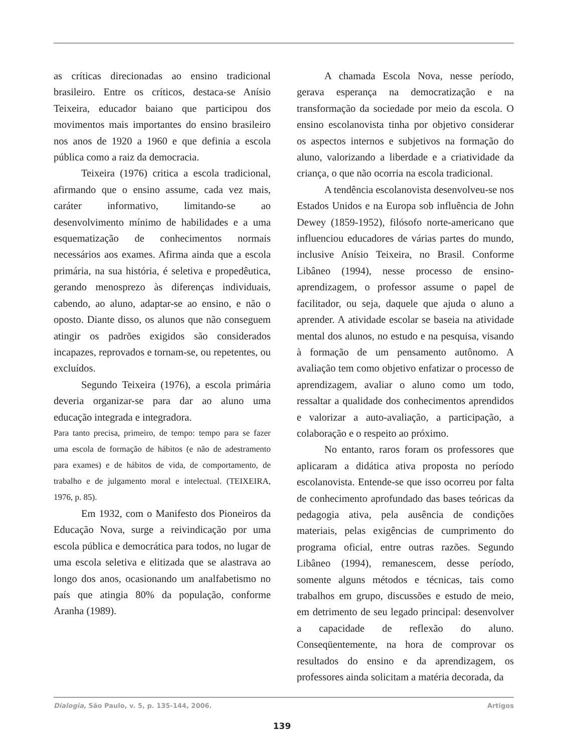as críticas direcionadas ao ensino tradicional brasileiro. Entre os críticos, destaca-se Anísio Teixeira, educador baiano que participou dos movimentos mais importantes do ensino brasileiro nos anos de 1920 a 1960 e que definia a escola pública como a raiz da democracia.
Teixeira (1976) critica a escola tradicional, afirmando que o ensino assume, cada vez mais, caráter informativo, limitando-se ao desenvolvimento mínimo de habilidades e a uma esquematização de conhecimentos normais necessários aos exames. Afirma ainda que a escola primária, na sua história, é seletiva e propedêutica, gerando menosprezo às diferenças individuais, cabendo, ao aluno, adaptar-se ao ensino, e não o oposto. Diante disso, os alunos que não conseguem atingir os padrões exigidos são considerados incapazes, reprovados e tornam-se, ou repetentes, ou excluídos.
Segundo Teixeira (1976), a escola primária deveria organizar-se para dar ao aluno uma educação integrada e integradora.
Para tanto precisa, primeiro, de tempo: tempo para se fazer uma escola de formação de hábitos (e não de adestramento para exames) e de hábitos de vida, de comportamento, de trabalho e de julgamento moral e intelectual. (TEIXEIRA, 1976, p. 85).
Em 1932, com o Manifesto dos Pioneiros da Educação Nova, surge a reivindicação por uma escola pública e democrática para todos, no lugar de uma escola seletiva e elitizada que se alastrava ao longo dos anos, ocasionando um analfabetismo no país que atingia 80% da população, conforme Aranha (1989).
A chamada Escola Nova, nesse período, gerava esperança na democratização e na transformação da sociedade por meio da escola. O ensino escolanovista tinha por objetivo considerar os aspectos internos e subjetivos na formação do aluno, valorizando a liberdade e a criatividade da criança, o que não ocorria na escola tradicional.
A tendência escolanovista desenvolveu-se nos Estados Unidos e na Europa sob influência de John Dewey (1859-1952), filósofo norte-americano que influenciou educadores de várias partes do mundo, inclusive Anísio Teixeira, no Brasil. Conforme Libâneo (1994), nesse processo de ensino-aprendizagem, o professor assume o papel de facilitador, ou seja, daquele que ajuda o aluno a aprender. A atividade escolar se baseia na atividade mental dos alunos, no estudo e na pesquisa, visando à formação de um pensamento autônomo. A avaliação tem como objetivo enfatizar o processo de aprendizagem, avaliar o aluno como um todo, ressaltar a qualidade dos conhecimentos aprendidos e valorizar a auto-avaliação, a participação, a colaboração e o respeito ao próximo.
No entanto, raros foram os professores que aplicaram a didática ativa proposta no período escolanovista. Entende-se que isso ocorreu por falta de conhecimento aprofundado das bases teóricas da pedagogia ativa, pela ausência de condições materiais, pelas exigências de cumprimento do programa oficial, entre outras razões. Segundo Libâneo (1994), remanescem, desse período, somente alguns métodos e técnicas, tais como trabalhos em grupo, discussões e estudo de meio, em detrimento de seu legado principal: desenvolver a capacidade de reflexão do aluno. Conseqüentemente, na hora de comprovar os resultados do ensino e da aprendizagem, os professores ainda solicitam a matéria decorada, da
Dialogia, São Paulo, v. 5, p. 135-144, 2006. Artigos
139